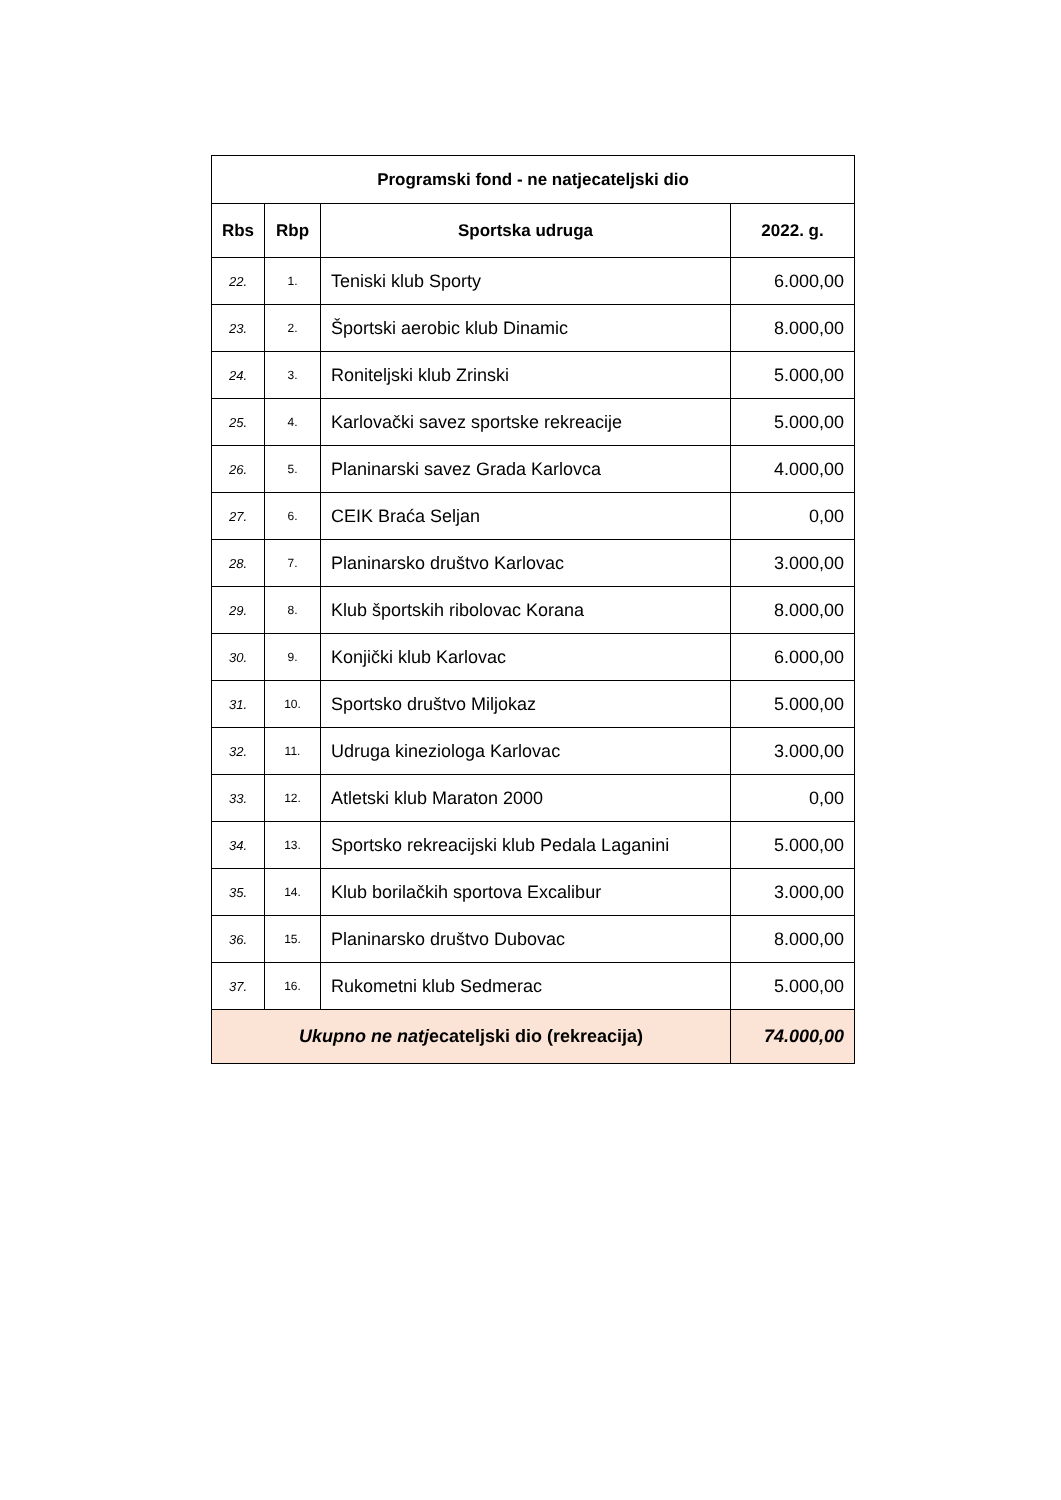| Programski fond - ne natjecateljski dio | | | |
| --- | --- | --- | --- |
| Rbs | Rbp | Sportska udruga | 2022. g. |
| 22. | 1. | Teniski klub Sporty | 6.000,00 |
| 23. | 2. | Športski aerobic klub Dinamic | 8.000,00 |
| 24. | 3. | Roniteljski klub Zrinski | 5.000,00 |
| 25. | 4. | Karlovački savez sportske rekreacije | 5.000,00 |
| 26. | 5. | Planinarski savez Grada Karlovca | 4.000,00 |
| 27. | 6. | CEIK Braća Seljan | 0,00 |
| 28. | 7. | Planinarsko društvo Karlovac | 3.000,00 |
| 29. | 8. | Klub športskih ribolovac Korana | 8.000,00 |
| 30. | 9. | Konjički klub Karlovac | 6.000,00 |
| 31. | 10. | Sportsko društvo Miljokaz | 5.000,00 |
| 32. | 11. | Udruga kineziologa Karlovac | 3.000,00 |
| 33. | 12. | Atletski klub Maraton 2000 | 0,00 |
| 34. | 13. | Sportsko rekreacijski klub Pedala Laganini | 5.000,00 |
| 35. | 14. | Klub borilačkih sportova Excalibur | 3.000,00 |
| 36. | 15. | Planinarsko društvo Dubovac | 8.000,00 |
| 37. | 16. | Rukometni klub Sedmerac | 5.000,00 |
| Ukupno ne natj ecateljski dio (rekreacija) | | | 74.000,00 |